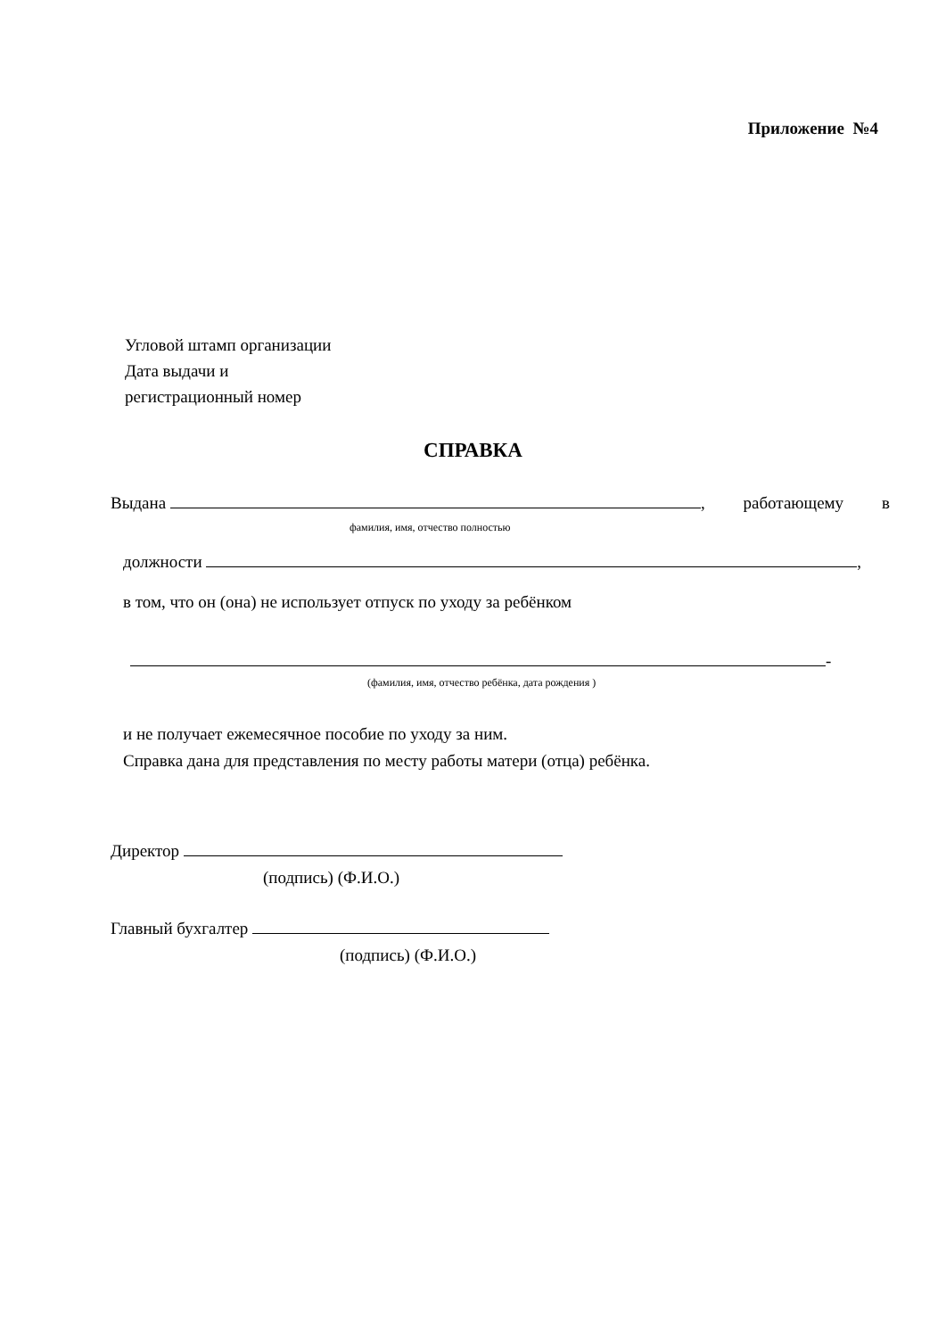Приложение №4
Угловой штамп организации
Дата выдачи и
регистрационный номер
СПРАВКА
Выдана , работающему в
фамилия, имя, отчество полностью
должности ,
в том, что он (она) не использует отпуск по уходу за ребёнком
-
(фамилия, имя, отчество ребёнка, дата рождения )
и не получает ежемесячное пособие по уходу за ним.
Справка дана для представления по месту работы матери (отца) ребёнка.
Директор
(подпись) (Ф.И.О.)
Главный бухгалтер
(подпись) (Ф.И.О.)